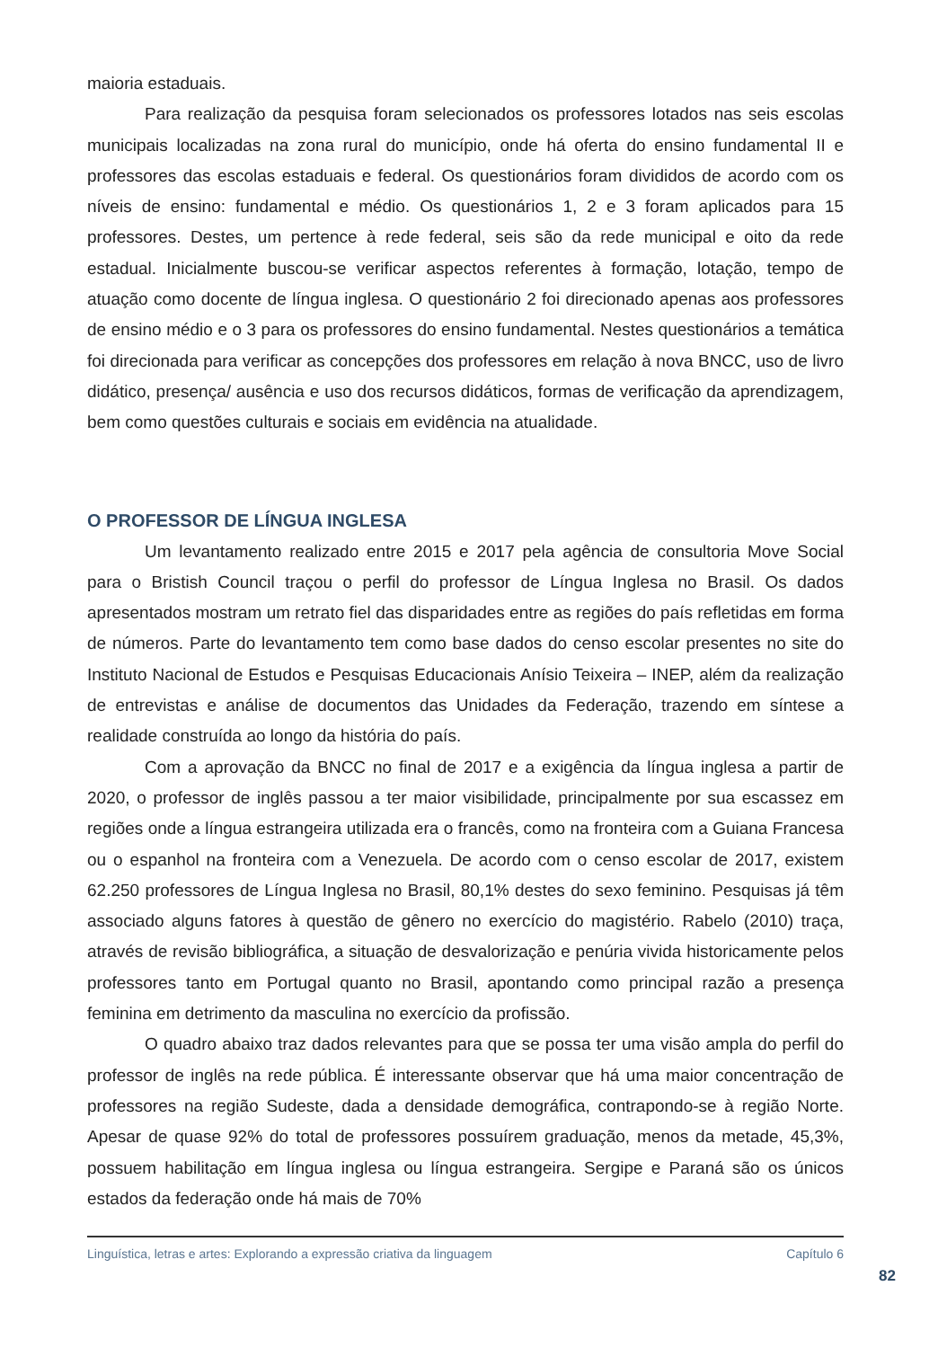maioria estaduais.
Para realização da pesquisa foram selecionados os professores lotados nas seis escolas municipais localizadas na zona rural do município, onde há oferta do ensino fundamental II e professores das escolas estaduais e federal. Os questionários foram divididos de acordo com os níveis de ensino: fundamental e médio. Os questionários 1, 2 e 3 foram aplicados para 15 professores. Destes, um pertence à rede federal, seis são da rede municipal e oito da rede estadual. Inicialmente buscou-se verificar aspectos referentes à formação, lotação, tempo de atuação como docente de língua inglesa. O questionário 2 foi direcionado apenas aos professores de ensino médio e o 3 para os professores do ensino fundamental. Nestes questionários a temática foi direcionada para verificar as concepções dos professores em relação à nova BNCC, uso de livro didático, presença/ ausência e uso dos recursos didáticos, formas de verificação da aprendizagem, bem como questões culturais e sociais em evidência na atualidade.
O PROFESSOR DE LÍNGUA INGLESA
Um levantamento realizado entre 2015 e 2017 pela agência de consultoria Move Social para o Bristish Council traçou o perfil do professor de Língua Inglesa no Brasil. Os dados apresentados mostram um retrato fiel das disparidades entre as regiões do país refletidas em forma de números. Parte do levantamento tem como base dados do censo escolar presentes no site do Instituto Nacional de Estudos e Pesquisas Educacionais Anísio Teixeira – INEP, além da realização de entrevistas e análise de documentos das Unidades da Federação, trazendo em síntese a realidade construída ao longo da história do país.
Com a aprovação da BNCC no final de 2017 e a exigência da língua inglesa a partir de 2020, o professor de inglês passou a ter maior visibilidade, principalmente por sua escassez em regiões onde a língua estrangeira utilizada era o francês, como na fronteira com a Guiana Francesa ou o espanhol na fronteira com a Venezuela. De acordo com o censo escolar de 2017, existem 62.250 professores de Língua Inglesa no Brasil, 80,1% destes do sexo feminino. Pesquisas já têm associado alguns fatores à questão de gênero no exercício do magistério. Rabelo (2010) traça, através de revisão bibliográfica, a situação de desvalorização e penúria vivida historicamente pelos professores tanto em Portugal quanto no Brasil, apontando como principal razão a presença feminina em detrimento da masculina no exercício da profissão.
O quadro abaixo traz dados relevantes para que se possa ter uma visão ampla do perfil do professor de inglês na rede pública. É interessante observar que há uma maior concentração de professores na região Sudeste, dada a densidade demográfica, contrapondo-se à região Norte. Apesar de quase 92% do total de professores possuírem graduação, menos da metade, 45,3%, possuem habilitação em língua inglesa ou língua estrangeira. Sergipe e Paraná são os únicos estados da federação onde há mais de 70%
Linguística, letras e artes: Explorando a expressão criativa da linguagem Capítulo 6
82